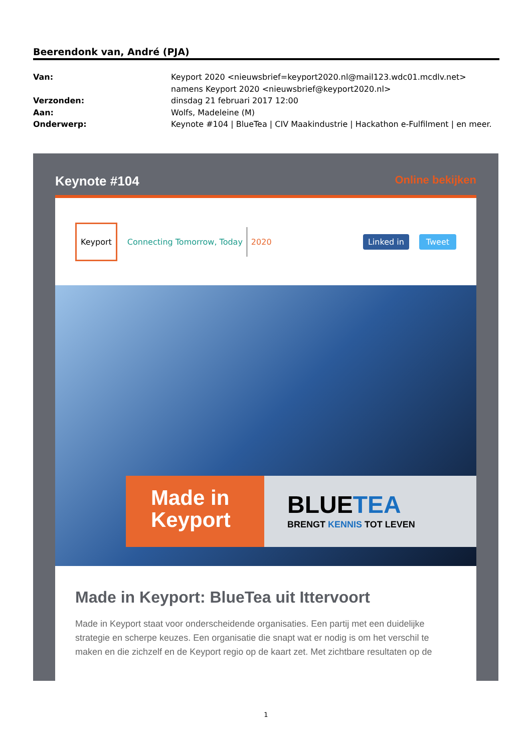Beerendonk van, André (PJA)
Van: Keyport 2020 <nieuwsbrief=keyport2020.nl@mail123.wdc01.mcdlv.net> namens Keyport 2020 <nieuwsbrief@keyport2020.nl>
Verzonden: dinsdag 21 februari 2017 12:00
Aan: Wolfs, Madeleine (M)
Onderwerp: Keynote #104 | BlueTea | CIV Maakindustrie | Hackathon e-Fulfilment | en meer.
Keynote #104 Online bekijken
Keyport Connecting Tomorrow, Today 2020 Linked in Tweet
Made in
Keyport
BLUETEA
BRENGT KENNIS TOT LEVEN
Made in Keyport: BlueTea uit Ittervoort
Made in Keyport staat voor onderscheidende organisaties. Een partij met een duidelijke strategie en scherpe keuzes. Een organisatie die snapt wat er nodig is om het verschil te maken en die zichzelf en de Keyport regio op de kaart zet. Met zichtbare resultaten op de
1